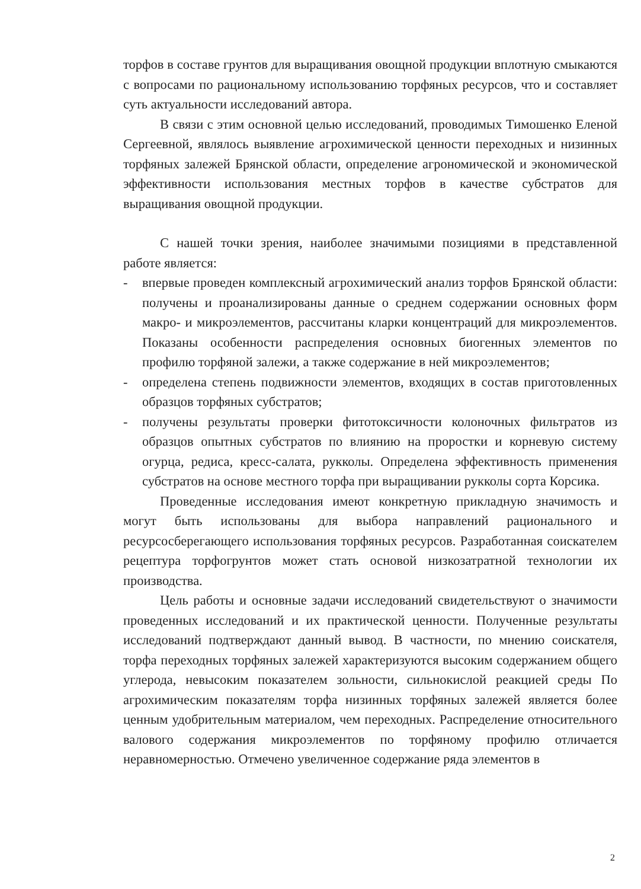торфов в составе грунтов для выращивания овощной продукции вплотную смыкаются с вопросами по рациональному использованию торфяных ресурсов, что и составляет суть актуальности исследований автора.
В связи с этим основной целью исследований, проводимых Тимошенко Еленой Сергеевной, являлось выявление агрохимической ценности переходных и низинных торфяных залежей Брянской области, определение агрономической и экономической эффективности использования местных торфов в качестве субстратов для выращивания овощной продукции.
С нашей точки зрения, наиболее значимыми позициями в представленной работе является:
- впервые проведен комплексный агрохимический анализ торфов Брянской области: получены и проанализированы данные о среднем содержании основных форм макро- и микроэлементов, рассчитаны кларки концентраций для микроэлементов. Показаны особенности распределения основных биогенных элементов по профилю торфяной залежи, а также содержание в ней микроэлементов;
- определена степень подвижности элементов, входящих в состав приготовленных образцов торфяных субстратов;
- получены результаты проверки фитотоксичности колоночных фильтратов из образцов опытных субстратов по влиянию на проростки и корневую систему огурца, редиса, кресс-салата, рукколы. Определена эффективность применения субстратов на основе местного торфа при выращивании рукколы сорта Корсика.
Проведенные исследования имеют конкретную прикладную значимость и могут быть использованы для выбора направлений рационального и ресурсосберегающего использования торфяных ресурсов. Разработанная соискателем рецептура торфогрунтов может стать основой низкозатратной технологии их производства.
Цель работы и основные задачи исследований свидетельствуют о значимости проведенных исследований и их практической ценности. Полученные результаты исследований подтверждают данный вывод. В частности, по мнению соискателя, торфа переходных торфяных залежей характеризуются высоким содержанием общего углерода, невысоким показателем зольности, сильнокислой реакцией среды По агрохимическим показателям торфа низинных торфяных залежей является более ценным удобрительным материалом, чем переходных. Распределение относительного валового содержания микроэлементов по торфяному профилю отличается неравномерностью. Отмечено увеличенное содержание ряда элементов в
2